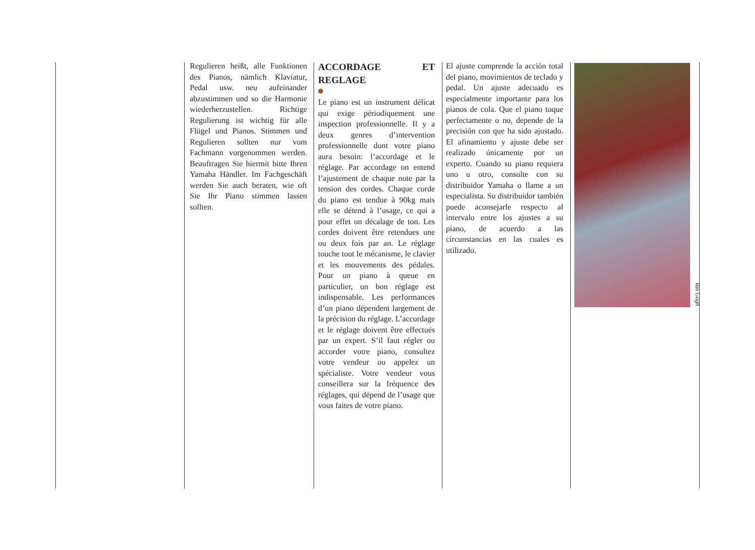Regulieren heißt, alle Funktionen des Pianos, nämlich Klaviatur, Pedal usw. neu aufeinander abzustimmen und so die Harmonie wiederherzustellen. Richtige Regulierung ist wichtig für alle Flügel und Pianos. Stimmen und Regulieren sollten nur vom Fachmann vorgenommen werden. Beauftragen Sie hiermit bitte Ihren Yamaha Händler. Im Fachgeschäft werden Sie auch beraten, wie oft Sie Ihr Piano stimmen lassen sollten.
ACCORDAGE ET REGLAGE
Le piano est un instrument délicat qui exige périodiquement une inspection professionnelle. Il y a deux genres d’intervention professionnelle dont votre piano aura besoin: l’accordage et le réglage. Par accordage on entend l’ajustement de chaque note par la tension des cordes. Chaque corde du piano est tendue à 90kg mais elle se détend à l’usage, ce qui a pour effet un décalage de ton. Les cordes doivent être retendues une ou deux fois par an. Le réglage touche tout le mécanisme, le clavier et les mouvements des pédales. Pour un piano à queue en particulier, un bon réglage est indispensable. Les performances d’un piano dépendent largement de la précision du réglage. L’accordage et le réglage doivent être effectués par un expert. S’il faut régler ou accorder votre piano, consultez votre vendeur ou appelez un spécialiste. Votre vendeur vous conseillera sur la fréquence des réglages, qui dépend de l’usage que vous faites de votre piano.
El ajuste comprende la acción total del piano, movimientos de teclado y pedal. Un ajuste adecuado es especialmente importante para los pianos de cola. Que el piano toque perfectamente o no, depende de la precisión con que ha sido ajustado. El afinamiento y ajuste debe ser realizado únicamente por un experto. Cuando su piano requiera uno u otro, consulte con su distribuidor Yamaha o llame a un especialista. Su distribuidor también puede aconsejarle respecto al intervalo entre los ajustes a su piano, de acuerdo a las circunstancias en las cuales es utilizado.
Van Gogh